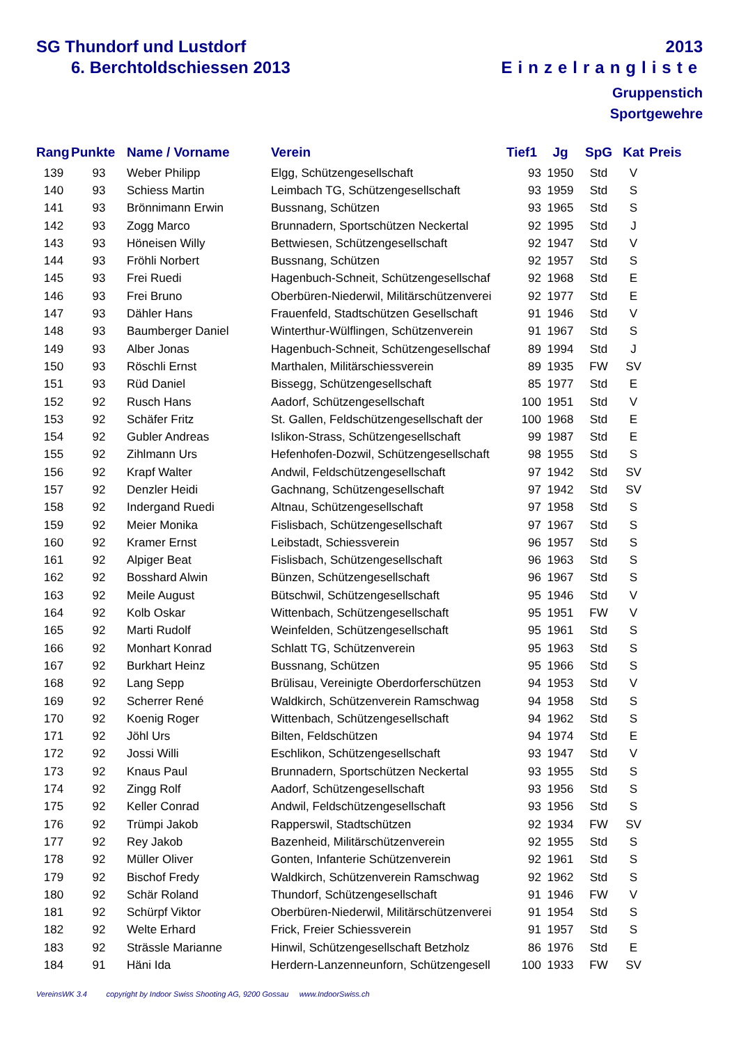SG Thundorf und Lustdorf
6. Berchtoldschiessen 2013
2013
Einzelrangliste
Gruppenstich
Sportgewehre
| Rang | Punkte | Name / Vorname | Verein | Tief1 | Jg | SpG | Kat | Preis |
| --- | --- | --- | --- | --- | --- | --- | --- | --- |
| 139 | 93 | Weber Philipp | Elgg, Schützengesellschaft | 93 | 1950 | Std | V | |
| 140 | 93 | Schiess Martin | Leimbach TG, Schützengesellschaft | 93 | 1959 | Std | S | |
| 141 | 93 | Brönnimann Erwin | Bussnang, Schützen | 93 | 1965 | Std | S | |
| 142 | 93 | Zogg Marco | Brunnadern, Sportschützen Neckertal | 92 | 1995 | Std | J | |
| 143 | 93 | Höneisen Willy | Bettwiesen, Schützengesellschaft | 92 | 1947 | Std | V | |
| 144 | 93 | Fröhli Norbert | Bussnang, Schützen | 92 | 1957 | Std | S | |
| 145 | 93 | Frei Ruedi | Hagenbuch-Schneit, Schützengesellschaf | 92 | 1968 | Std | E | |
| 146 | 93 | Frei Bruno | Oberbüren-Niederwil, Militärschützenverei | 92 | 1977 | Std | E | |
| 147 | 93 | Dähler Hans | Frauenfeld, Stadtschützen Gesellschaft | 91 | 1946 | Std | V | |
| 148 | 93 | Baumberger Daniel | Winterthur-Wülflingen, Schützenverein | 91 | 1967 | Std | S | |
| 149 | 93 | Alber Jonas | Hagenbuch-Schneit, Schützengesellschaf | 89 | 1994 | Std | J | |
| 150 | 93 | Röschli Ernst | Marthalen, Militärschiessverein | 89 | 1935 | FW | SV | |
| 151 | 93 | Rüd Daniel | Bissegg, Schützengesellschaft | 85 | 1977 | Std | E | |
| 152 | 92 | Rusch Hans | Aadorf, Schützengesellschaft | 100 | 1951 | Std | V | |
| 153 | 92 | Schäfer Fritz | St. Gallen, Feldschützengesellschaft der | 100 | 1968 | Std | E | |
| 154 | 92 | Gubler Andreas | Islikon-Strass, Schützengesellschaft | 99 | 1987 | Std | E | |
| 155 | 92 | Zihlmann Urs | Hefenhofen-Dozwil, Schützengesellschaft | 98 | 1955 | Std | S | |
| 156 | 92 | Krapf Walter | Andwil, Feldschützengesellschaft | 97 | 1942 | Std | SV | |
| 157 | 92 | Denzler Heidi | Gachnang, Schützengesellschaft | 97 | 1942 | Std | SV | |
| 158 | 92 | Indergand Ruedi | Altnau, Schützengesellschaft | 97 | 1958 | Std | S | |
| 159 | 92 | Meier Monika | Fislisbach, Schützengesellschaft | 97 | 1967 | Std | S | |
| 160 | 92 | Kramer Ernst | Leibstadt, Schiessverein | 96 | 1957 | Std | S | |
| 161 | 92 | Alpiger Beat | Fislisbach, Schützengesellschaft | 96 | 1963 | Std | S | |
| 162 | 92 | Bosshard Alwin | Bünzen, Schützengesellschaft | 96 | 1967 | Std | S | |
| 163 | 92 | Meile August | Bütschwil, Schützengesellschaft | 95 | 1946 | Std | V | |
| 164 | 92 | Kolb Oskar | Wittenbach, Schützengesellschaft | 95 | 1951 | FW | V | |
| 165 | 92 | Marti Rudolf | Weinfelden, Schützengesellschaft | 95 | 1961 | Std | S | |
| 166 | 92 | Monhart Konrad | Schlatt TG, Schützenverein | 95 | 1963 | Std | S | |
| 167 | 92 | Burkhart Heinz | Bussnang, Schützen | 95 | 1966 | Std | S | |
| 168 | 92 | Lang Sepp | Brülisau, Vereinigte Oberdorferschützen | 94 | 1953 | Std | V | |
| 169 | 92 | Scherrer René | Waldkirch, Schützenverein Ramschwag | 94 | 1958 | Std | S | |
| 170 | 92 | Koenig Roger | Wittenbach, Schützengesellschaft | 94 | 1962 | Std | S | |
| 171 | 92 | Jöhl Urs | Bilten, Feldschützen | 94 | 1974 | Std | E | |
| 172 | 92 | Jossi Willi | Eschlikon, Schützengesellschaft | 93 | 1947 | Std | V | |
| 173 | 92 | Knaus Paul | Brunnadern, Sportschützen Neckertal | 93 | 1955 | Std | S | |
| 174 | 92 | Zingg Rolf | Aadorf, Schützengesellschaft | 93 | 1956 | Std | S | |
| 175 | 92 | Keller Conrad | Andwil, Feldschützengesellschaft | 93 | 1956 | Std | S | |
| 176 | 92 | Trümpi Jakob | Rapperswil, Stadtschützen | 92 | 1934 | FW | SV | |
| 177 | 92 | Rey Jakob | Bazenheid, Militärschützenverein | 92 | 1955 | Std | S | |
| 178 | 92 | Müller Oliver | Gonten, Infanterie Schützenverein | 92 | 1961 | Std | S | |
| 179 | 92 | Bischof Fredy | Waldkirch, Schützenverein Ramschwag | 92 | 1962 | Std | S | |
| 180 | 92 | Schär Roland | Thundorf, Schützengesellschaft | 91 | 1946 | FW | V | |
| 181 | 92 | Schürpf Viktor | Oberbüren-Niederwil, Militärschützenverei | 91 | 1954 | Std | S | |
| 182 | 92 | Welte Erhard | Frick, Freier Schiessverein | 91 | 1957 | Std | S | |
| 183 | 92 | Strässle Marianne | Hinwil, Schützengesellschaft Betzholz | 86 | 1976 | Std | E | |
| 184 | 91 | Häni Ida | Herdern-Lanzenneunforn, Schützengesell | 100 | 1933 | FW | SV | |
VereinsWK 3.4 copyright by Indoor Swiss Shooting AG, 9200 Gossau www.IndoorSwiss.ch